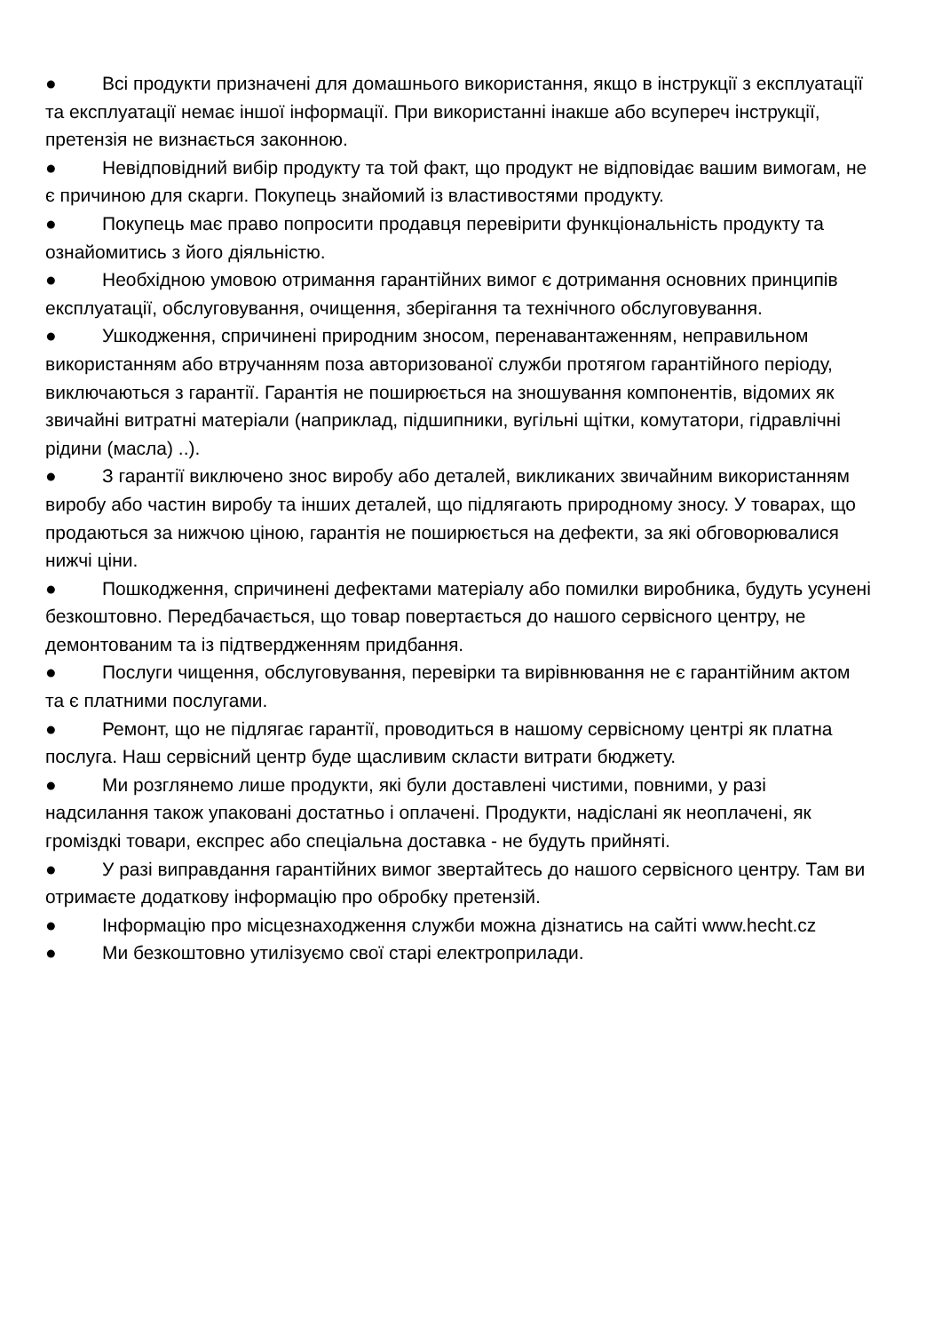● Всі продукти призначені для домашнього використання, якщо в інструкції з експлуатації та експлуатації немає іншої інформації. При використанні інакше або всупереч інструкції, претензія не визнається законною.
● Невідповідний вибір продукту та той факт, що продукт не відповідає вашим вимогам, не є причиною для скарги. Покупець знайомий із властивостями продукту.
● Покупець має право попросити продавця перевірити функціональність продукту та ознайомитись з його діяльністю.
● Необхідною умовою отримання гарантійних вимог є дотримання основних принципів експлуатації, обслуговування, очищення, зберігання та технічного обслуговування.
● Ушкодження, спричинені природним зносом, перенавантаженням, неправильном використанням або втручанням поза авторизованої служби протягом гарантійного періоду, виключаються з гарантії. Гарантія не поширюється на зношування компонентів, відомих як звичайні витратні матеріали (наприклад, підшипники, вугільні щітки, комутатори, гідравлічні рідини (масла) ..).
● З гарантії виключено знос виробу або деталей, викликаних звичайним використанням виробу або частин виробу та інших деталей, що підлягають природному зносу. У товарах, що продаються за нижчою ціною, гарантія не поширюється на дефекти, за які обговорювалися нижчі ціни.
● Пошкодження, спричинені дефектами матеріалу або помилки виробника, будуть усунені безкоштовно. Передбачається, що товар повертається до нашого сервісного центру, не демонтованим та із підтвердженням придбання.
● Послуги чищення, обслуговування, перевірки та вирівнювання не є гарантійним актом та є платними послугами.
● Ремонт, що не підлягає гарантії, проводиться в нашому сервісному центрі як платна послуга. Наш сервісний центр буде щасливим скласти витрати бюджету.
● Ми розглянемо лише продукти, які були доставлені чистими, повними, у разі надсилання також упаковані достатньо і оплачені. Продукти, надіслані як неоплачені, як громіздкі товари, експрес або спеціальна доставка - не будуть прийняті.
● У разі виправдання гарантійних вимог звертайтесь до нашого сервісного центру. Там ви отримаєте додаткову інформацію про обробку претензій.
● Інформацію про місцезнаходження служби можна дізнатись на сайті www.hecht.cz
● Ми безкоштовно утилізуємо свої старі електроприлади.